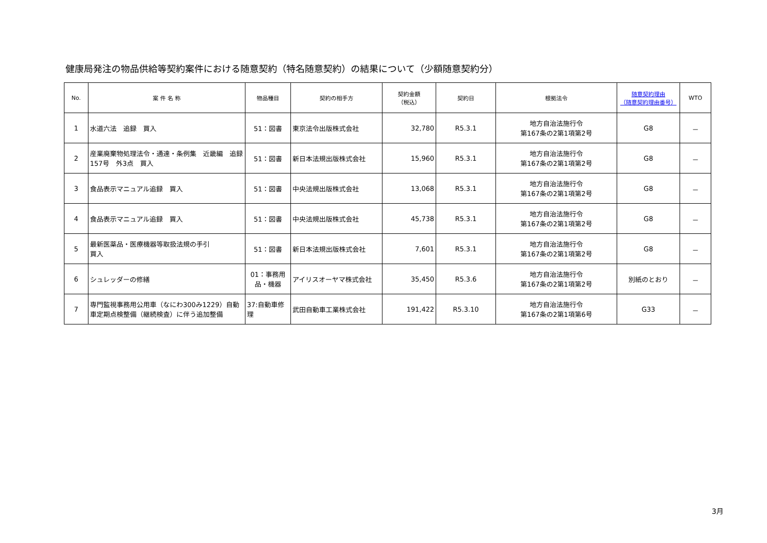健康局発注の物品供給等契約案件における随意契約（特名随意契約）の結果について（少額随意契約分）
| No. | 案 件 名 称 | 物品種目 | 契約の相手方 | 契約金額 （税込） | 契約日 | 根拠法令 | 随意契約理由 （随意契約理由番号） | WTO |
| --- | --- | --- | --- | --- | --- | --- | --- | --- |
| 1 | 水道六法 追録 買入 | 51：図書 | 東京法令出版株式会社 | 32,780 | R5.3.1 | 地方自治法施行令 第167条の2第1項第2号 | G8 | － |
| 2 | 産業廃棄物処理法令・通達・条例集 近畿編 追録157号 外3点 買入 | 51：図書 | 新日本法規出版株式会社 | 15,960 | R5.3.1 | 地方自治法施行令 第167条の2第1項第2号 | G8 | － |
| 3 | 食品表示マニュアル追録 買入 | 51：図書 | 中央法規出版株式会社 | 13,068 | R5.3.1 | 地方自治法施行令 第167条の2第1項第2号 | G8 | － |
| 4 | 食品表示マニュアル追録 買入 | 51：図書 | 中央法規出版株式会社 | 45,738 | R5.3.1 | 地方自治法施行令 第167条の2第1項第2号 | G8 | － |
| 5 | 最新医薬品・医療機器等取扱法規の手引 買入 | 51：図書 | 新日本法規出版株式会社 | 7,601 | R5.3.1 | 地方自治法施行令 第167条の2第1項第2号 | G8 | － |
| 6 | シュレッダーの修繕 | 01：事務用品・機器 | アイリスオーヤマ株式会社 | 35,450 | R5.3.6 | 地方自治法施行令 第167条の2第1項第2号 | 別紙のとおり | － |
| 7 | 専門監視事務用公用車（なにわ300み1229）自動車定期点検整備（継続検査）に伴う追加整備 | 37:自動車修理 | 武田自動車工業株式会社 | 191,422 | R5.3.10 | 地方自治法施行令 第167条の2第1項第6号 | G33 | － |
3月